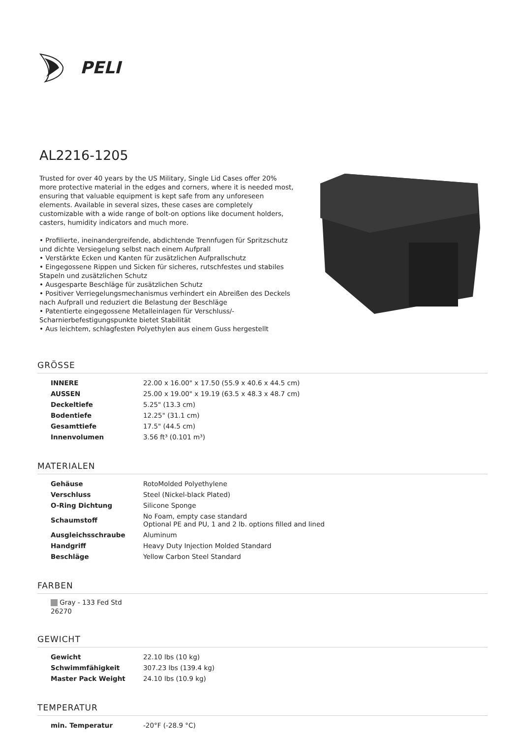PELI
AL2216-1205
Trusted for over 40 years by the US Military, Single Lid Cases offer 20% more protective material in the edges and corners, where it is needed most, ensuring that valuable equipment is kept safe from any unforeseen elements. Available in several sizes, these cases are completely customizable with a wide range of bolt-on options like document holders, casters, humidity indicators and much more.
• Profilierte, ineinandergreifende, abdichtende Trennfugen für Spritzschutz und dichte Versiegelung selbst nach einem Aufprall
• Verstärkte Ecken und Kanten für zusätzlichen Aufprallschutz
• Eingegossene Rippen und Sicken für sicheres, rutschfestes und stabiles Stapeln und zusätzlichen Schutz
• Ausgesparte Beschläge für zusätzlichen Schutz
• Positiver Verriegelungsmechanismus verhindert ein Abreißen des Deckels nach Aufprall und reduziert die Belastung der Beschläge
• Patentierte eingegossene Metalleinlagen für Verschluss/-Scharnierbefestigungspunkte bietet Stabilität
• Aus leichtem, schlagfesten Polyethylen aus einem Guss hergestellt
GRÖSSE
| INNERE | 22.00 x 16.00" x 17.50 (55.9 x 40.6 x 44.5 cm) |
| AUSSEN | 25.00 x 19.00" x 19.19 (63.5 x 48.3 x 48.7 cm) |
| Deckeltiefe | 5.25" (13.3 cm) |
| Bodentiefe | 12.25" (31.1 cm) |
| Gesamttiefe | 17.5" (44.5 cm) |
| Innenvolumen | 3.56 ft³ (0.101 m³) |
MATERIALEN
| Gehäuse | RotoMolded Polyethylene |
| Verschluss | Steel (Nickel-black Plated) |
| O-Ring Dichtung | Silicone Sponge |
| Schaumstoff | No Foam, empty case standard Optional PE and PU, 1 and 2 lb. options filled and lined |
| Ausgleichsschraube | Aluminum |
| Handgriff | Heavy Duty Injection Molded Standard |
| Beschläge | Yellow Carbon Steel Standard |
FARBEN
Gray - 133 Fed Std 26270
GEWICHT
| Gewicht | 22.10 lbs (10 kg) |
| Schwimmfähigkeit | 307.23 lbs (139.4 kg) |
| Master Pack Weight | 24.10 lbs (10.9 kg) |
TEMPERATUR
| min. Temperatur | -20°F (-28.9 °C) |